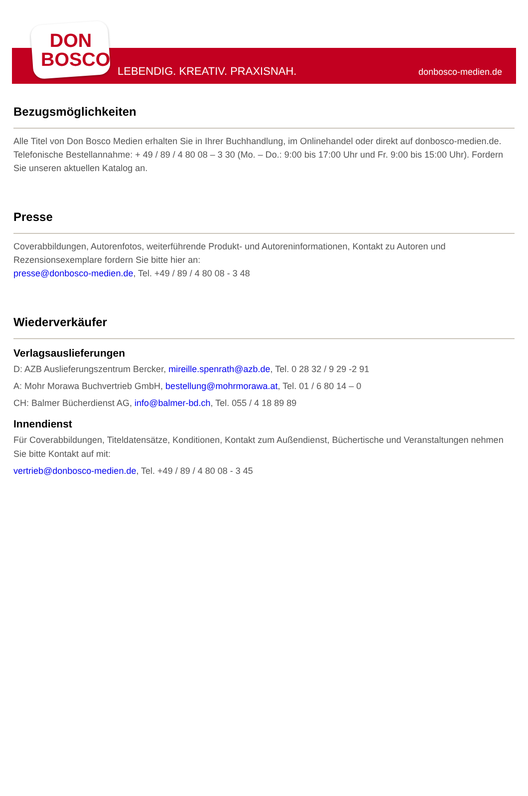DON
BOSCO
LEBENDIG. KREATIV. PRAXISNAH. donbosco-medien.de
Bezugsmöglichkeiten
Alle Titel von Don Bosco Medien erhalten Sie in Ihrer Buchhandlung, im Onlinehandel oder direkt auf donbosco-medien.de. Telefonische Bestellannahme: + 49 / 89 / 4 80 08 – 3 30 (Mo. – Do.: 9:00 bis 17:00 Uhr und Fr. 9:00 bis 15:00 Uhr). Fordern Sie unseren aktuellen Katalog an.
Presse
Coverabbildungen, Autorenfotos, weiterführende Produkt- und Autoreninformationen, Kontakt zu Autoren und Rezensionsexemplare fordern Sie bitte hier an:
presse@donbosco-medien.de, Tel. +49 / 89 / 4 80 08 - 3 48
Wiederverkäufer
Verlagsauslieferungen
D: AZB Auslieferungszentrum Bercker, mireille.spenrath@azb.de, Tel. 0 28 32 / 9 29 -2 91
A: Mohr Morawa Buchvertrieb GmbH, bestellung@mohrmorawa.at, Tel. 01 / 6 80 14 – 0
CH: Balmer Bücherdienst AG, info@balmer-bd.ch, Tel. 055 / 4 18 89 89
Innendienst
Für Coverabbildungen, Titeldatensätze, Konditionen, Kontakt zum Außendienst, Büchertische und Veranstaltungen nehmen Sie bitte Kontakt auf mit:
vertrieb@donbosco-medien.de, Tel. +49 / 89 / 4 80 08 - 3 45